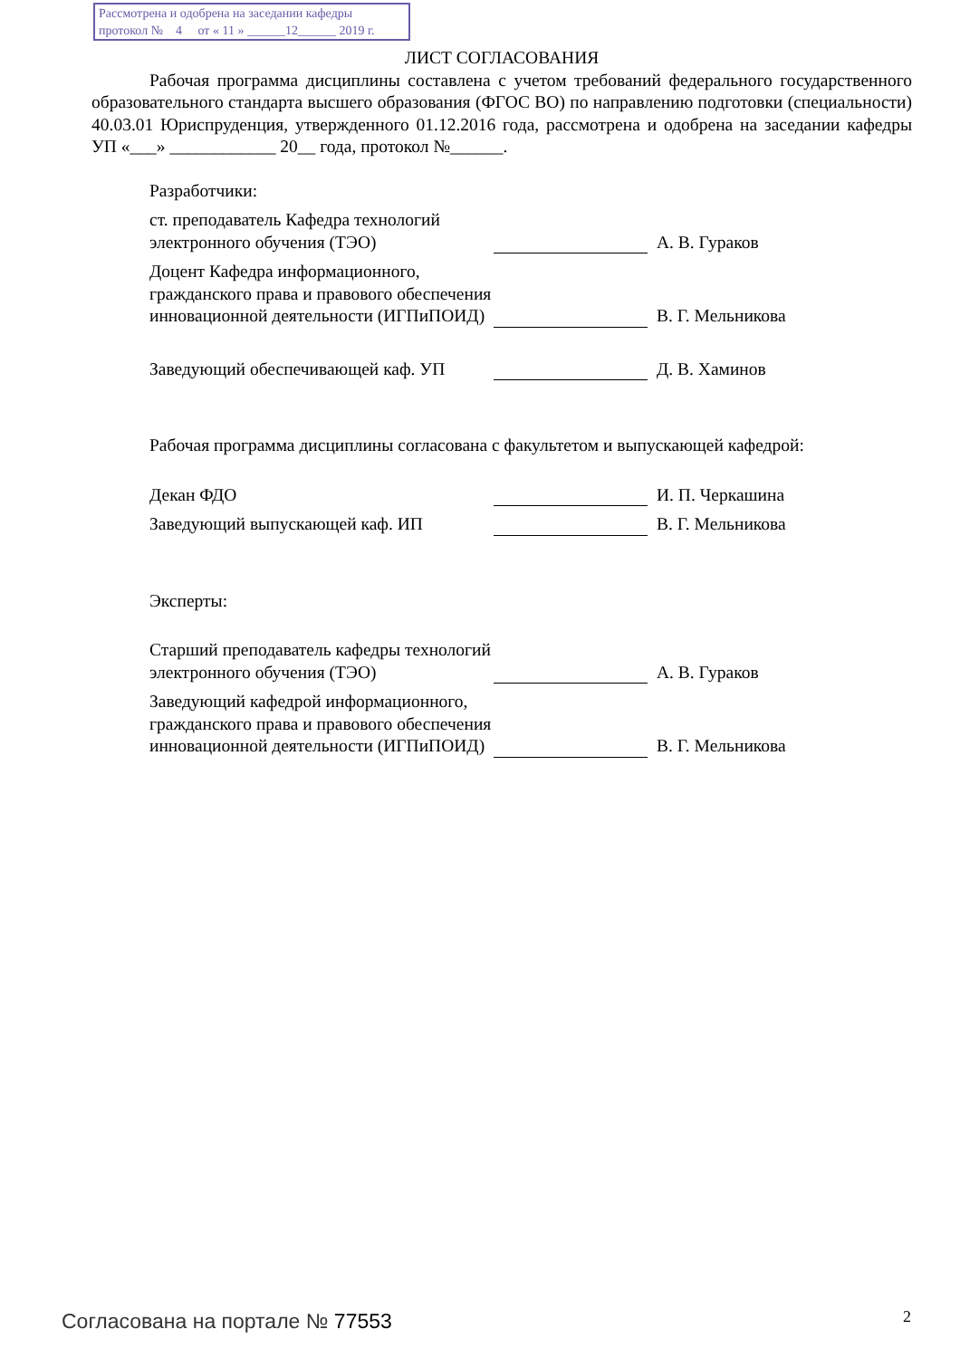Рассмотрена и одобрена на заседании кафедры
протокол № 4 от « 11 » ______12______ 2019 г.
ЛИСТ СОГЛАСОВАНИЯ
Рабочая программа дисциплины составлена с учетом требований федерального государственного образовательного стандарта высшего образования (ФГОС ВО) по направлению подготовки (специальности) 40.03.01 Юриспруденция, утвержденного 01.12.2016 года, рассмотрена и одобрена на заседании кафедры УП «___» ____________ 20__ года, протокол №______.
Разработчики:
ст. преподаватель Кафедра технологий электронного обучения (ТЭО)
А. В. Гураков
Доцент Кафедра информационного, гражданского права и правового обеспечения инновационной деятельности (ИГПиПОИД)
В. Г. Мельникова
Заведующий обеспечивающей каф. УП
Д. В. Хаминов
Рабочая программа дисциплины согласована с факультетом и выпускающей кафедрой:
Декан ФДО
И. П. Черкашина
Заведующий выпускающей каф. ИП
В. Г. Мельникова
Эксперты:
Старший преподаватель кафедры технологий электронного обучения (ТЭО)
А. В. Гураков
Заведующий кафедрой информационного, гражданского права и правового обеспечения инновационной деятельности (ИГПиПОИД)
В. Г. Мельникова
Согласована на портале № 77553 2